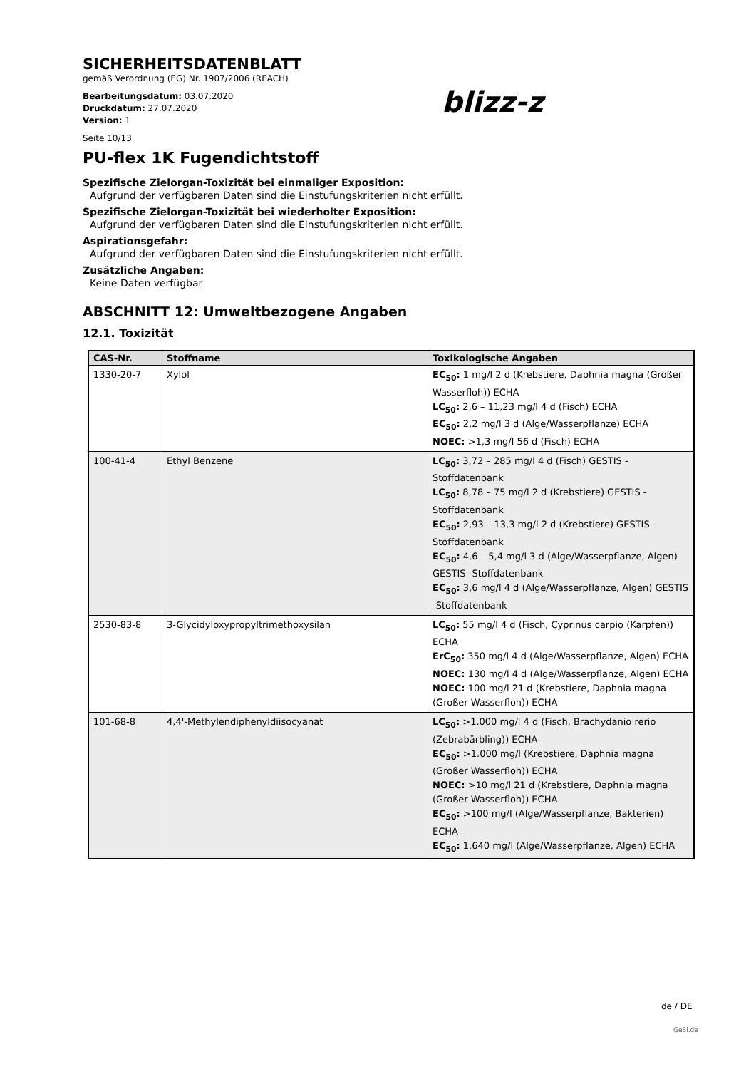SICHERHEITSDATENBLATT
gemäß Verordnung (EG) Nr. 1907/2006 (REACH)
Bearbeitungsdatum: 03.07.2020
Druckdatum: 27.07.2020
Version: 1
blizz-z
Seite 10/13
PU-flex 1K Fugendichtstoff
Spezifische Zielorgan-Toxizität bei einmaliger Exposition:
Aufgrund der verfügbaren Daten sind die Einstufungskriterien nicht erfüllt.
Spezifische Zielorgan-Toxizität bei wiederholter Exposition:
Aufgrund der verfügbaren Daten sind die Einstufungskriterien nicht erfüllt.
Aspirationsgefahr:
Aufgrund der verfügbaren Daten sind die Einstufungskriterien nicht erfüllt.
Zusätzliche Angaben:
Keine Daten verfügbar
ABSCHNITT 12: Umweltbezogene Angaben
12.1. Toxizität
| CAS-Nr. | Stoffname | Toxikologische Angaben |
| --- | --- | --- |
| 1330-20-7 | Xylol | EC<sub>50</sub>: 1 mg/l 2 d (Krebstiere, Daphnia magna (Großer Wasserfloh)) ECHA LC<sub>50</sub>: 2,6 – 11,23 mg/l 4 d (Fisch) ECHA EC<sub>50</sub>: 2,2 mg/l 3 d (Alge/Wasserpflanze) ECHA NOEC: >1,3 mg/l 56 d (Fisch) ECHA |
| 100-41-4 | Ethyl Benzene | LC<sub>50</sub>: 3,72 – 285 mg/l 4 d (Fisch) GESTIS -Stoffdatenbank LC<sub>50</sub>: 8,78 – 75 mg/l 2 d (Krebstiere) GESTIS -Stoffdatenbank EC<sub>50</sub>: 2,93 – 13,3 mg/l 2 d (Krebstiere) GESTIS -Stoffdatenbank EC<sub>50</sub>: 4,6 – 5,4 mg/l 3 d (Alge/Wasserpflanze, Algen) GESTIS -Stoffdatenbank EC<sub>50</sub>: 3,6 mg/l 4 d (Alge/Wasserpflanze, Algen) GESTIS -Stoffdatenbank |
| 2530-83-8 | 3-Glycidyloxypropyltrimethoxysilan | LC<sub>50</sub>: 55 mg/l 4 d (Fisch, Cyprinus carpio (Karpfen)) ECHA ErC<sub>50</sub>: 350 mg/l 4 d (Alge/Wasserpflanze, Algen) ECHA NOEC: 130 mg/l 4 d (Alge/Wasserpflanze, Algen) ECHA NOEC: 100 mg/l 21 d (Krebstiere, Daphnia magna (Großer Wasserfloh)) ECHA |
| 101-68-8 | 4,4'-Methylendiphenyldiisocyanat | LC<sub>50</sub>: >1.000 mg/l 4 d (Fisch, Brachydanio rerio (Zebrabärbling)) ECHA EC<sub>50</sub>: >1.000 mg/l (Krebstiere, Daphnia magna (Großer Wasserfloh)) ECHA NOEC: >10 mg/l 21 d (Krebstiere, Daphnia magna (Großer Wasserfloh)) ECHA EC<sub>50</sub>: >100 mg/l (Alge/Wasserpflanze, Bakterien) ECHA EC<sub>50</sub>: 1.640 mg/l (Alge/Wasserpflanze, Algen) ECHA |
de / DE
GeSi.de